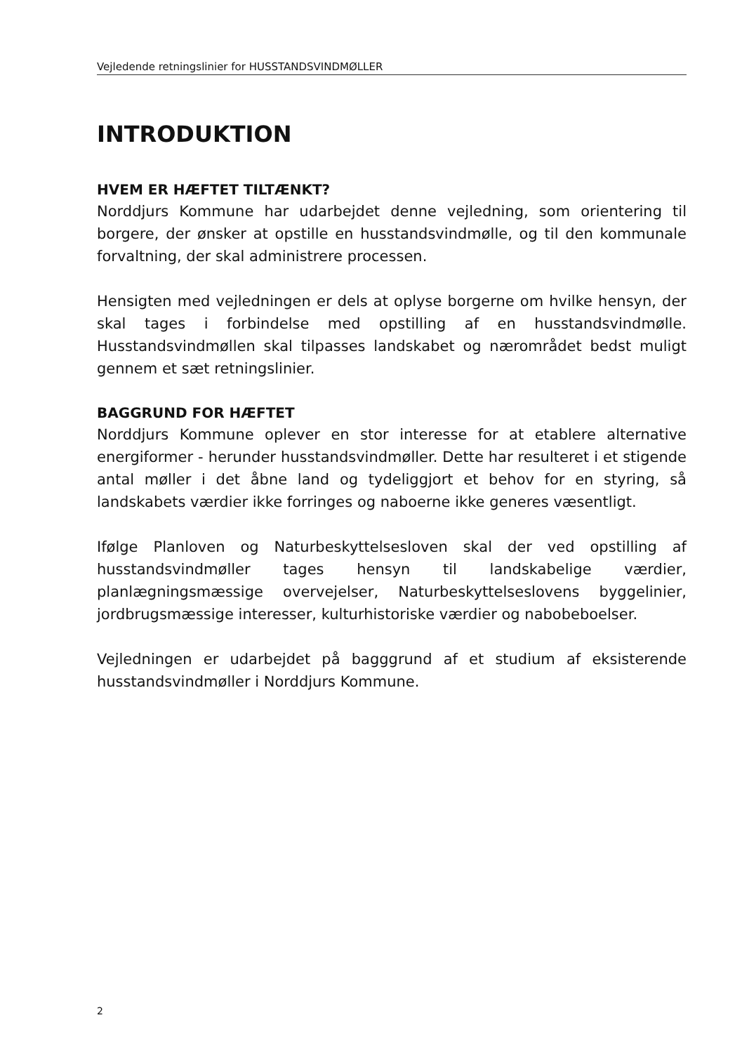Vejledende retningslinier for HUSSTANDSVINDMØLLER
INTRODUKTION
HVEM ER HÆFTET TILTÆNKT?
Norddjurs Kommune har udarbejdet denne vejledning, som orientering til borgere, der ønsker at opstille en husstandsvindmølle, og til den kommunale forvaltning, der skal administrere processen.
Hensigten med vejledningen er dels at oplyse borgerne om hvilke hensyn, der skal tages i forbindelse med opstilling af en husstandsvindmølle. Husstandsvindmøllen skal tilpasses landskabet og nærområdet bedst muligt gennem et sæt retningslinier.
BAGGRUND FOR HÆFTET
Norddjurs Kommune oplever en stor interesse for at etablere alternative energiformer - herunder husstandsvindmøller. Dette har resulteret i et stigende antal møller i det åbne land og tydeliggjort et behov for en styring, så landskabets værdier ikke forringes og naboerne ikke generes væsentligt.
Ifølge Planloven og Naturbeskyttelsesloven skal der ved opstilling af husstandsvindmøller tages hensyn til landskabelige værdier, planlægningsmæssige overvejelser, Naturbeskyttelseslovens byggelinier, jordbrugsmæssige interesser, kulturhistoriske værdier og nabobeboelser.
Vejledningen er udarbejdet på bagggrund af et studium af eksisterende husstandsvindmøller i Norddjurs Kommune.
2